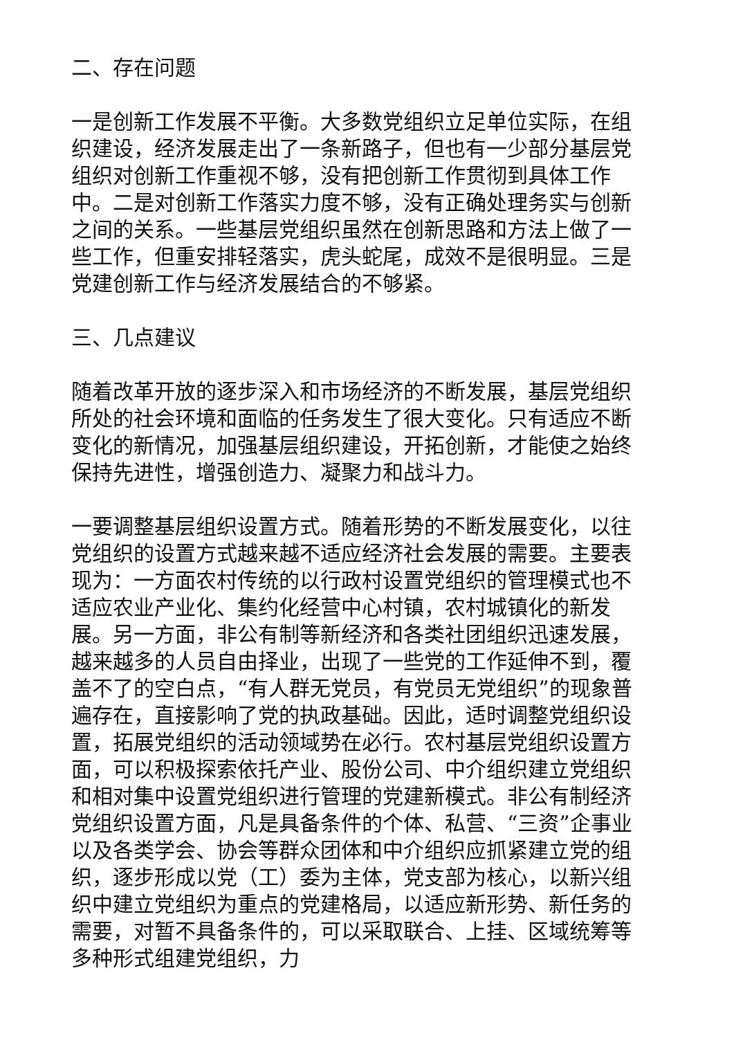二、存在问题
一是创新工作发展不平衡。大多数党组织立足单位实际，在组织建设，经济发展走出了一条新路子，但也有一少部分基层党组织对创新工作重视不够，没有把创新工作贯彻到具体工作中。二是对创新工作落实力度不够，没有正确处理务实与创新之间的关系。一些基层党组织虽然在创新思路和方法上做了一些工作，但重安排轻落实，虎头蛇尾，成效不是很明显。三是党建创新工作与经济发展结合的不够紧。
三、几点建议
随着改革开放的逐步深入和市场经济的不断发展，基层党组织所处的社会环境和面临的任务发生了很大变化。只有适应不断变化的新情况，加强基层组织建设，开拓创新，才能使之始终保持先进性，增强创造力、凝聚力和战斗力。
一要调整基层组织设置方式。随着形势的不断发展变化，以往党组织的设置方式越来越不适应经济社会发展的需要。主要表现为：一方面农村传统的以行政村设置党组织的管理模式也不适应农业产业化、集约化经营中心村镇，农村城镇化的新发展。另一方面，非公有制等新经济和各类社团组织迅速发展，越来越多的人员自由择业，出现了一些党的工作延伸不到，覆盖不了的空白点，“有人群无党员，有党员无党组织”的现象普遍存在，直接影响了党的执政基础。因此，适时调整党组织设置，拓展党组织的活动领域势在必行。农村基层党组织设置方面，可以积极探索依托产业、股份公司、中介组织建立党组织和相对集中设置党组织进行管理的党建新模式。非公有制经济党组织设置方面，凡是具备条件的个体、私营、“三资”企事业以及各类学会、协会等群众团体和中介组织应抓紧建立党的组织，逐步形成以党（工）委为主体，党支部为核心，以新兴组织中建立党组织为重点的党建格局，以适应新形势、新任务的需要，对暂不具备条件的，可以采取联合、上挂、区域统筹等多种形式组建党组织，力